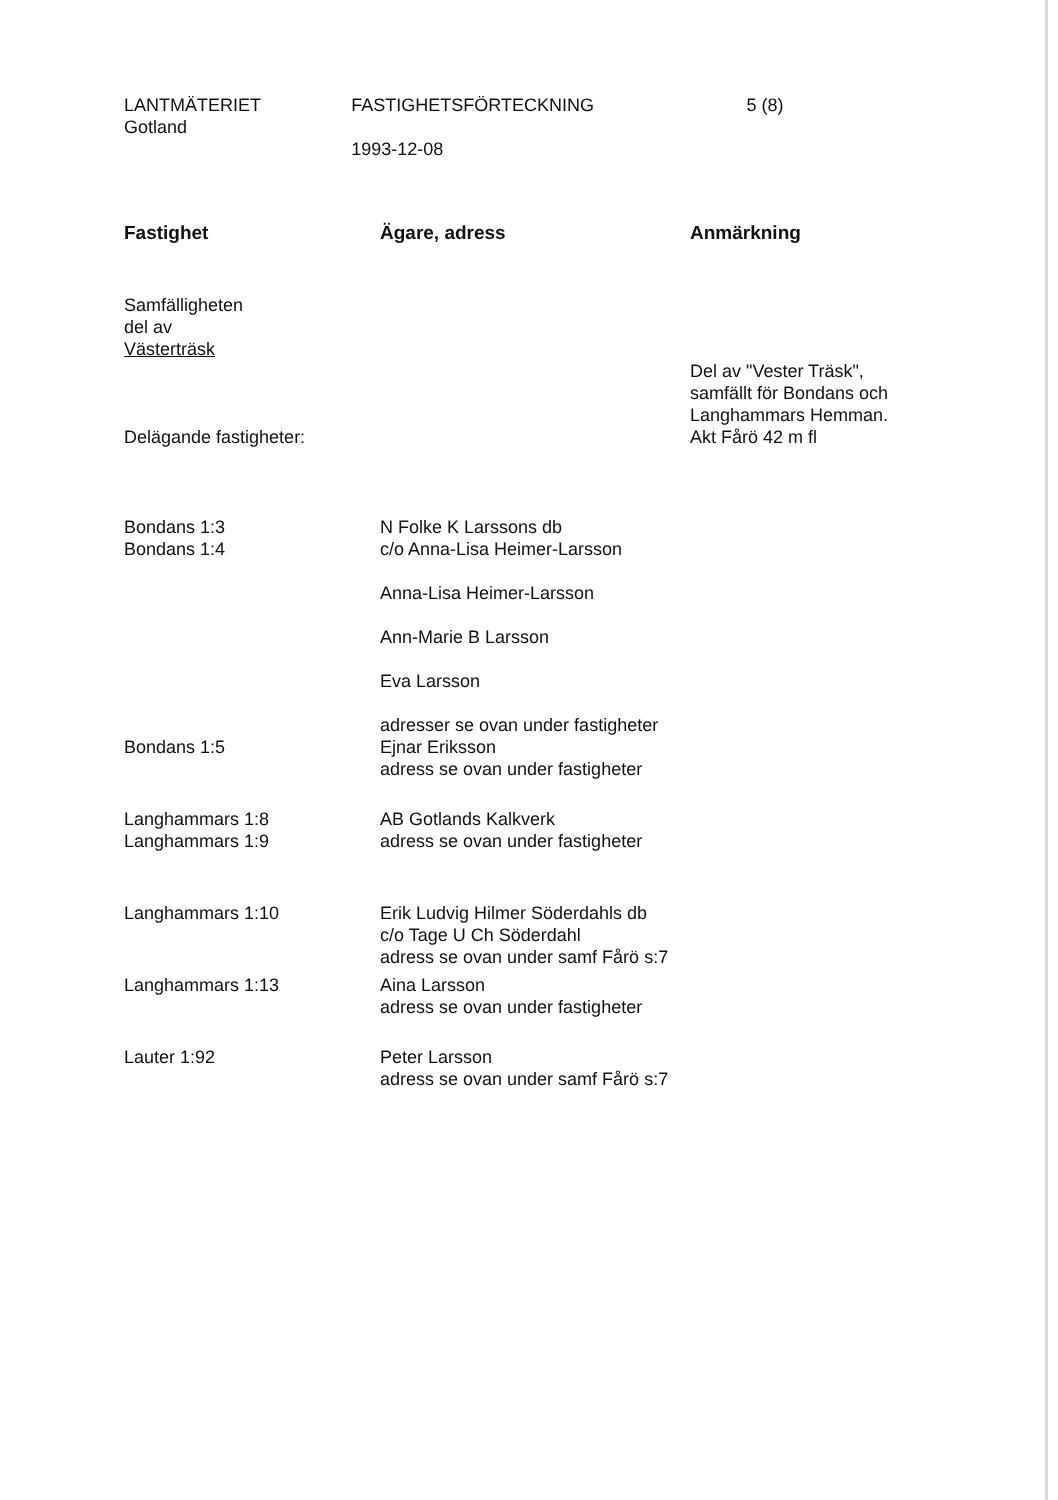LANTMÄTERIET
Gotland
FASTIGHETSFÖRTECKNING
1993-12-08
5 (8)
| Fastighet | Ägare, adress | Anmärkning |
| --- | --- | --- |
| Samfälligheten del av Västerträsk Delägande fastigheter: | | Del av "Vester Träsk", samfällt för Bondans och Langhammars Hemman. Akt Fårö 42 m fl |
| Bondans 1:3 Bondans 1:4 | N Folke K Larssons db c/o Anna-Lisa Heimer-Larsson Anna-Lisa Heimer-Larsson Ann-Marie B Larsson Eva Larsson adresser se ovan under fastigheter | |
| Bondans 1:5 | Ejnar Eriksson adress se ovan under fastigheter | |
| Langhammars 1:8 Langhammars 1:9 | AB Gotlands Kalkverk adress se ovan under fastigheter | |
| Langhammars 1:10 | Erik Ludvig Hilmer Söderdahls db c/o Tage U Ch Söderdahl adress se ovan under samf Fårö s:7 | |
| Langhammars 1:13 | Aina Larsson adress se ovan under fastigheter | |
| Lauter 1:92 | Peter Larsson adress se ovan under samf Fårö s:7 | |